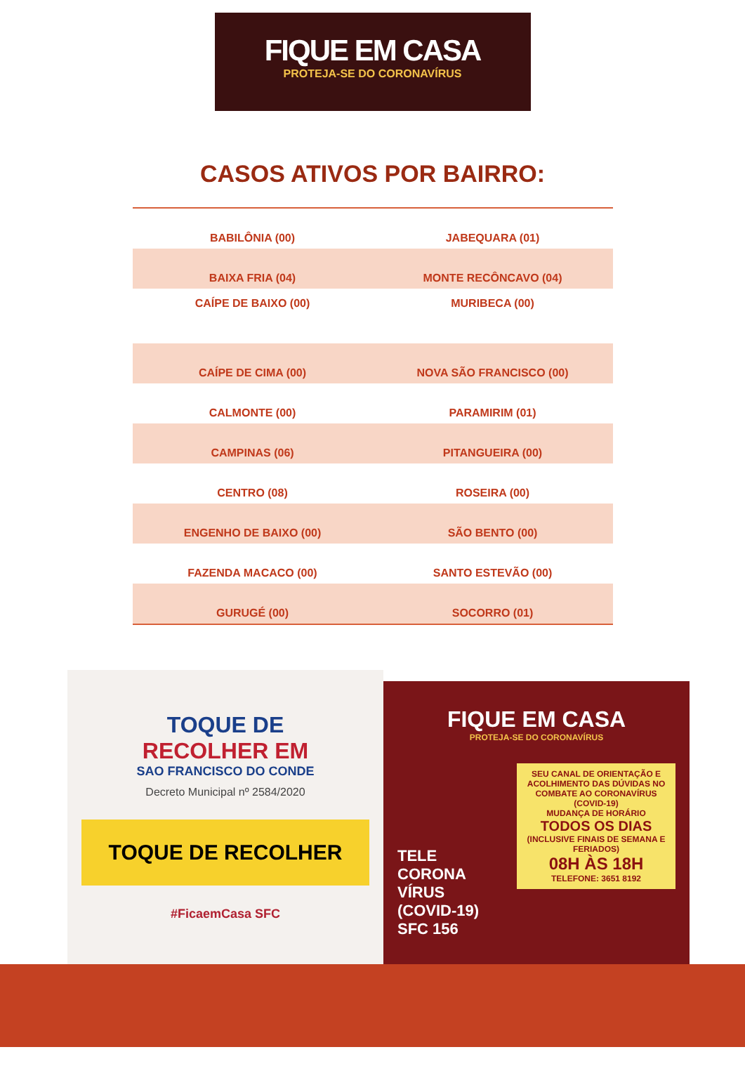FIQUE EM CASA
PROTEJA-SE DO CORONAVÍRUS
CASOS ATIVOS POR BAIRRO:
| BABILÔNIA (00) | JABEQUARA (01) |
| BAIXA FRIA (04) | MONTE RECÔNCAVO (04) |
| CAÍPE DE BAIXO (00) | MURIBECA (00) |
| CAÍPE DE CIMA (00) | NOVA SÃO FRANCISCO (00) |
| CALMONTE (00) | PARAMIRIM (01) |
| CAMPINAS (06) | PITANGUEIRA (00) |
| CENTRO (08) | ROSEIRA (00) |
| ENGENHO DE BAIXO (00) | SÃO BENTO (00) |
| FAZENDA MACACO (00) | SANTO ESTEVÃO (00) |
| GURUGÉ (00) | SOCORRO (01) |
TOQUE DE
RECOLHER EM
SAO FRANCISCO DO CONDE
Decreto Municipal nº 2584/2020
TOQUE DE RECOLHER
#FicaemCasa SFC
FIQUE EM CASA
PROTEJA-SE DO CORONAVÍRUS
SEU CANAL DE ORIENTAÇÃO E ACOLHIMENTO DAS DÚVIDAS NO COMBATE AO CORONAVÍRUS (COVID-19)
MUDANÇA DE HORÁRIO
TODOS OS DIAS
(INCLUSIVE FINAIS DE SEMANA E FERIADOS)
08H ÀS 18H
TELEFONE: 3651 8192
TELE CORONA VÍRUS (COVID-19) SFC 156